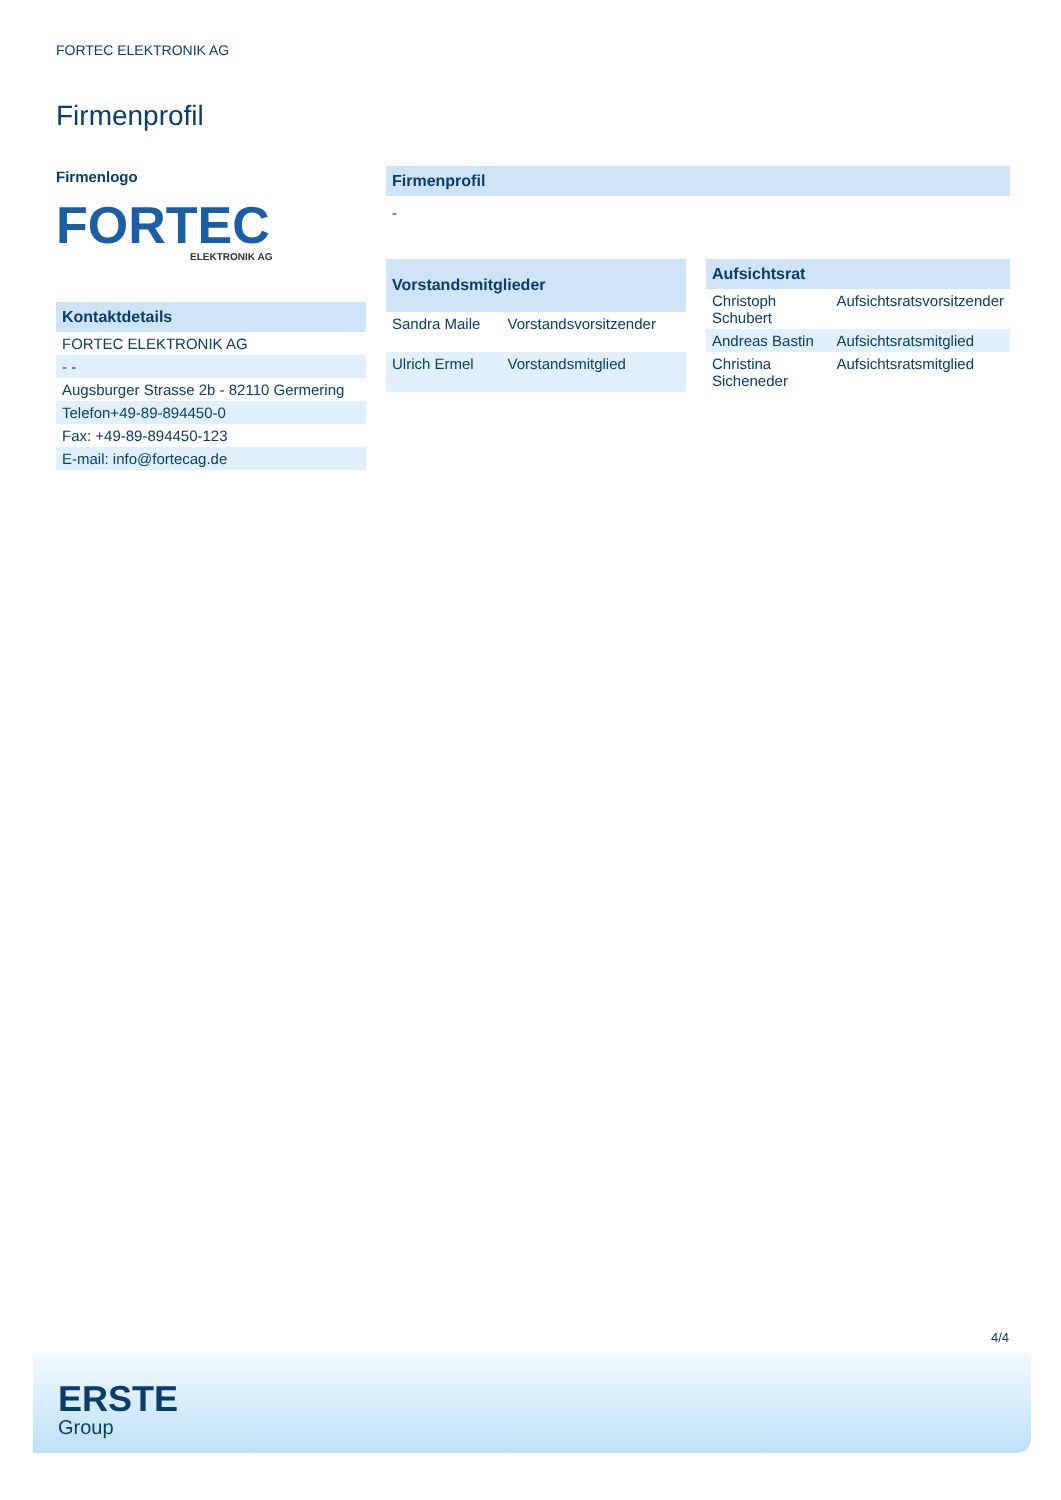FORTEC ELEKTRONIK AG
Firmenprofil
Firmenlogo
FORTEC
ELEKTRONIK AG
| Kontaktdetails |
| --- |
| FORTEC ELEKTRONIK AG |
| - - |
| Augsburger Strasse 2b - 82110 Germering |
| Telefon+49-89-894450-0 |
| Fax: +49-89-894450-123 |
| E-mail: info@fortecag.de |
| Firmenprofil |
| --- |
| - |
| Vorstandsmitglieder | |
| --- | --- |
| Sandra Maile | Vorstandsvorsitzender |
| Ulrich Ermel | Vorstandsmitglied |
| Aufsichtsrat | |
| --- | --- |
| Christoph Schubert | Aufsichtsratsvorsitzender |
| Andreas Bastin | Aufsichtsratsmitglied |
| Christina Sicheneder | Aufsichtsratsmitglied |
4/4
ERSTE
Group